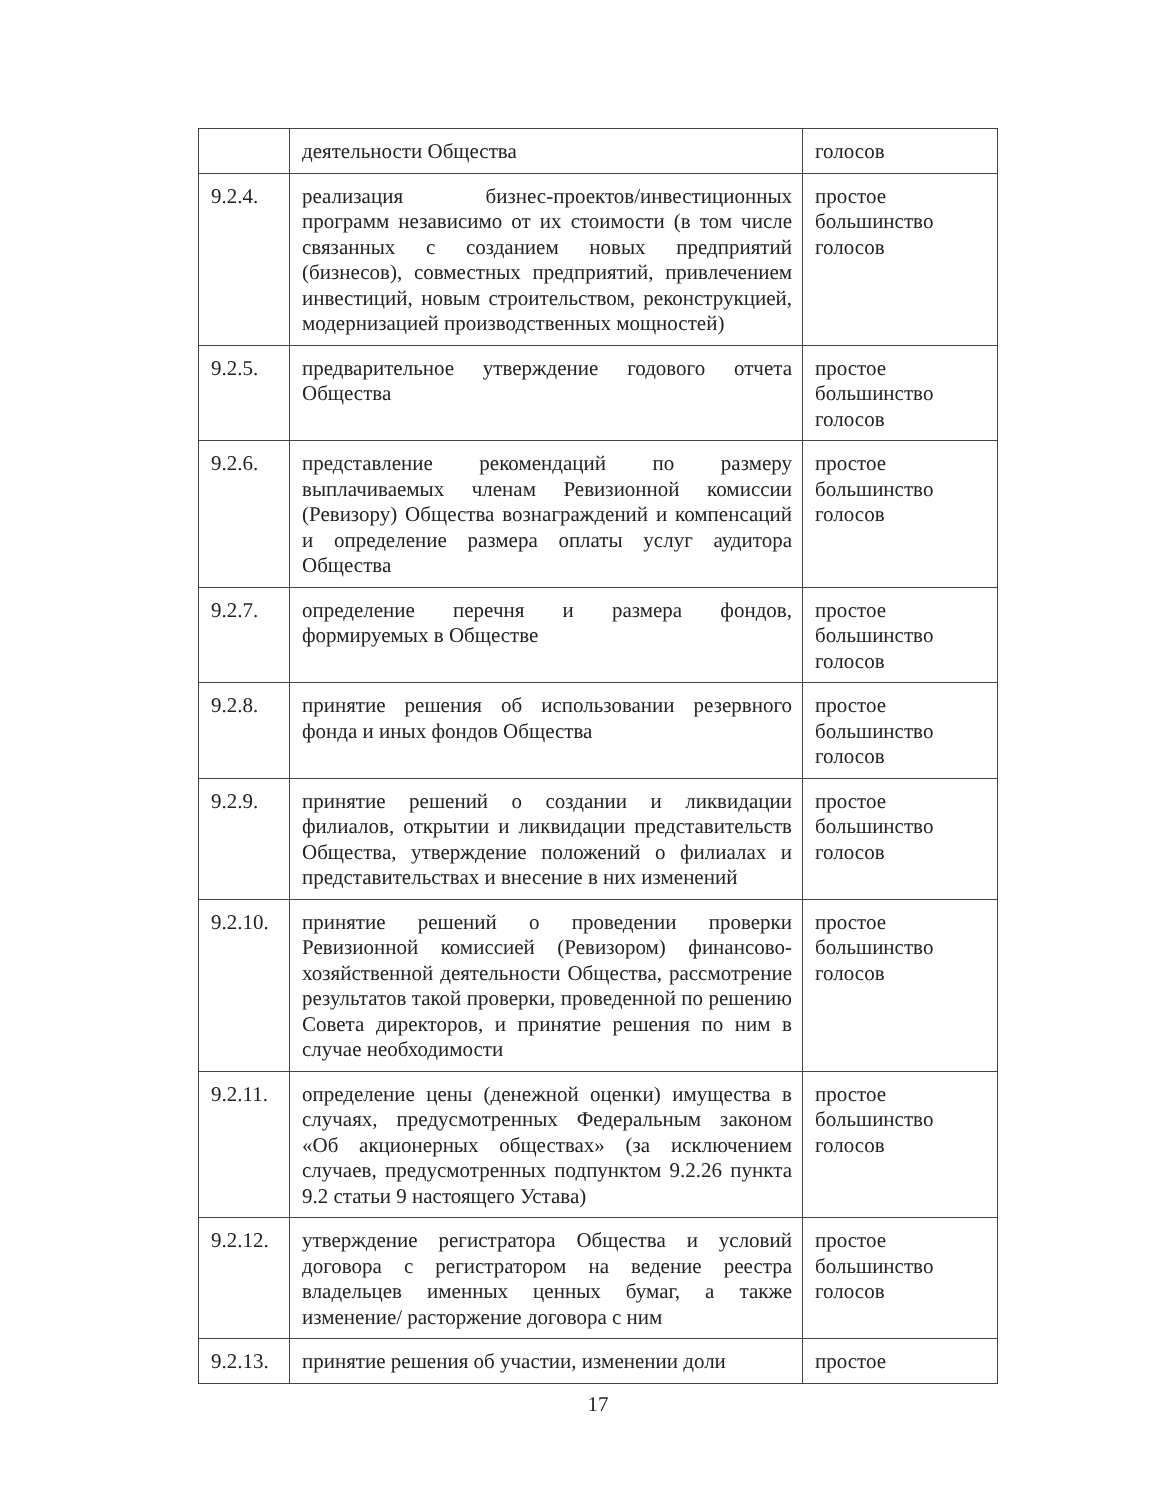| | деятельности Общества | голосов |
| 9.2.4. | реализация бизнес-проектов/инвестиционных программ независимо от их стоимости (в том числе связанных с созданием новых предприятий (бизнесов), совместных предприятий, привлечением инвестиций, новым строительством, реконструкцией, модернизацией производственных мощностей) | простое большинство голосов |
| 9.2.5. | предварительное утверждение годового отчета Общества | простое большинство голосов |
| 9.2.6. | представление рекомендаций по размеру выплачиваемых членам Ревизионной комиссии (Ревизору) Общества вознаграждений и компенсаций и определение размера оплаты услуг аудитора Общества | простое большинство голосов |
| 9.2.7. | определение перечня и размера фондов, формируемых в Обществе | простое большинство голосов |
| 9.2.8. | принятие решения об использовании резервного фонда и иных фондов Общества | простое большинство голосов |
| 9.2.9. | принятие решений о создании и ликвидации филиалов, открытии и ликвидации представительств Общества, утверждение положений о филиалах и представительствах и внесение в них изменений | простое большинство голосов |
| 9.2.10. | принятие решений о проведении проверки Ревизионной комиссией (Ревизором) финансово-хозяйственной деятельности Общества, рассмотрение результатов такой проверки, проведенной по решению Совета директоров, и принятие решения по ним в случае необходимости | простое большинство голосов |
| 9.2.11. | определение цены (денежной оценки) имущества в случаях, предусмотренных Федеральным законом «Об акционерных обществах» (за исключением случаев, предусмотренных подпунктом 9.2.26 пункта 9.2 статьи 9 настоящего Устава) | простое большинство голосов |
| 9.2.12. | утверждение регистратора Общества и условий договора с регистратором на ведение реестра владельцев именных ценных бумаг, а также изменение/ расторжение договора с ним | простое большинство голосов |
| 9.2.13. | принятие решения об участии, изменении доли | простое |
17